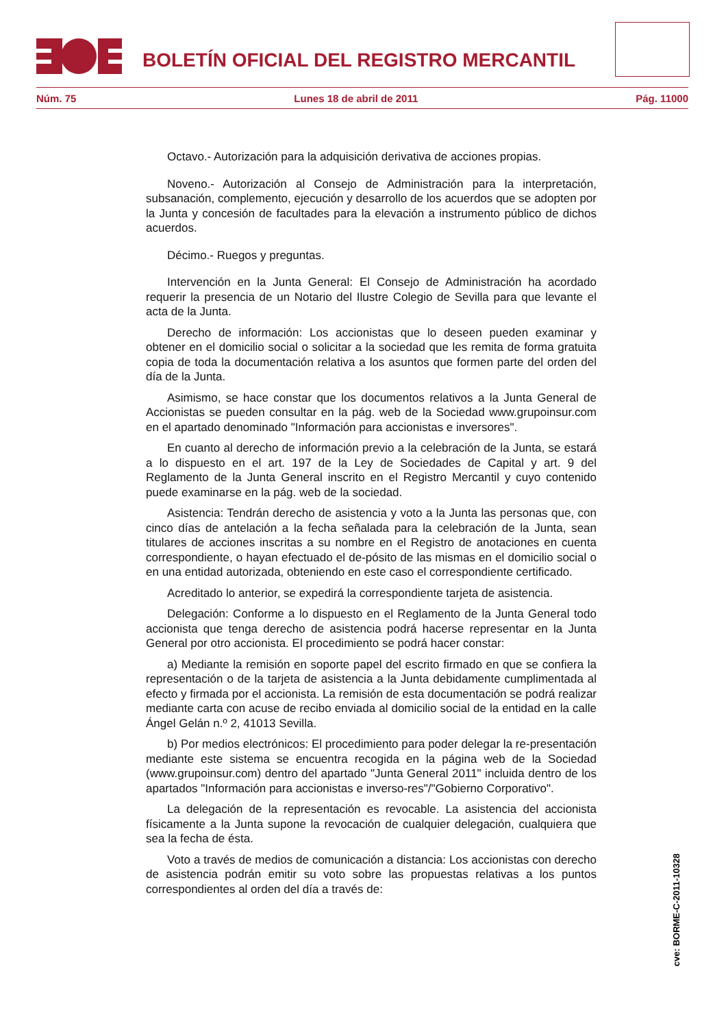BOLETÍN OFICIAL DEL REGISTRO MERCANTIL
Núm. 75 Lunes 18 de abril de 2011 Pág. 11000
Octavo.- Autorización para la adquisición derivativa de acciones propias.
Noveno.- Autorización al Consejo de Administración para la interpretación, subsanación, complemento, ejecución y desarrollo de los acuerdos que se adopten por la Junta y concesión de facultades para la elevación a instrumento público de dichos acuerdos.
Décimo.- Ruegos y preguntas.
Intervención en la Junta General: El Consejo de Administración ha acordado requerir la presencia de un Notario del Ilustre Colegio de Sevilla para que levante el acta de la Junta.
Derecho de información: Los accionistas que lo deseen pueden examinar y obtener en el domicilio social o solicitar a la sociedad que les remita de forma gratuita copia de toda la documentación relativa a los asuntos que formen parte del orden del día de la Junta.
Asimismo, se hace constar que los documentos relativos a la Junta General de Accionistas se pueden consultar en la pág. web de la Sociedad www.grupoinsur.com en el apartado denominado "Información para accionistas e inversores".
En cuanto al derecho de información previo a la celebración de la Junta, se estará a lo dispuesto en el art. 197 de la Ley de Sociedades de Capital y art. 9 del Reglamento de la Junta General inscrito en el Registro Mercantil y cuyo contenido puede examinarse en la pág. web de la sociedad.
Asistencia: Tendrán derecho de asistencia y voto a la Junta las personas que, con cinco días de antelación a la fecha señalada para la celebración de la Junta, sean titulares de acciones inscritas a su nombre en el Registro de anotaciones en cuenta correspondiente, o hayan efectuado el de-pósito de las mismas en el domicilio social o en una entidad autorizada, obteniendo en este caso el correspondiente certificado.
Acreditado lo anterior, se expedirá la correspondiente tarjeta de asistencia.
Delegación: Conforme a lo dispuesto en el Reglamento de la Junta General todo accionista que tenga derecho de asistencia podrá hacerse representar en la Junta General por otro accionista. El procedimiento se podrá hacer constar:
a) Mediante la remisión en soporte papel del escrito firmado en que se confiera la representación o de la tarjeta de asistencia a la Junta debidamente cumplimentada al efecto y firmada por el accionista. La remisión de esta documentación se podrá realizar mediante carta con acuse de recibo enviada al domicilio social de la entidad en la calle Ángel Gelán n.º 2, 41013 Sevilla.
b) Por medios electrónicos: El procedimiento para poder delegar la re-presentación mediante este sistema se encuentra recogida en la página web de la Sociedad (www.grupoinsur.com) dentro del apartado "Junta General 2011" incluida dentro de los apartados "Información para accionistas e inverso-res"/"Gobierno Corporativo".
La delegación de la representación es revocable. La asistencia del accionista físicamente a la Junta supone la revocación de cualquier delegación, cualquiera que sea la fecha de ésta.
Voto a través de medios de comunicación a distancia: Los accionistas con derecho de asistencia podrán emitir su voto sobre las propuestas relativas a los puntos correspondientes al orden del día a través de:
cve: BORME-C-2011-10328